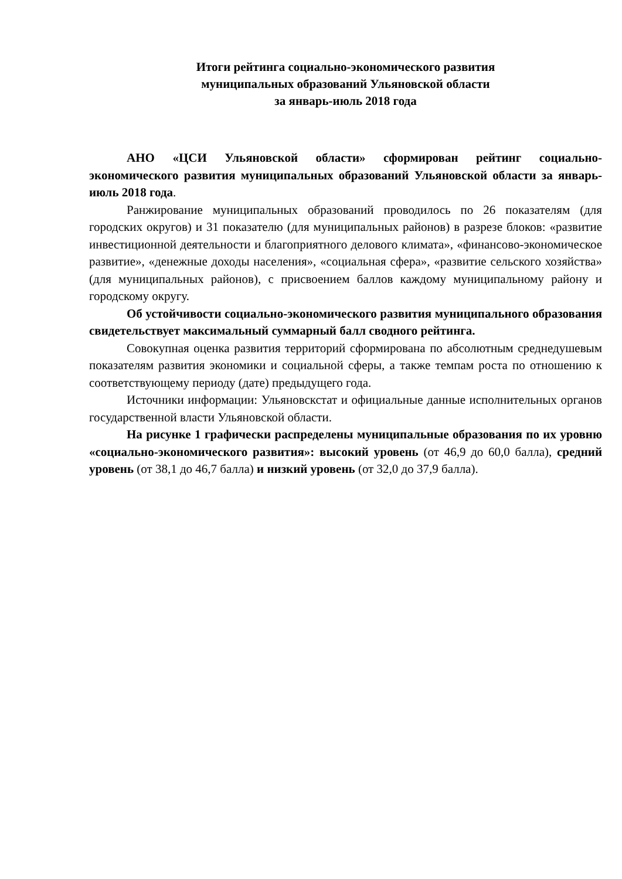Итоги рейтинга социально-экономического развития
муниципальных образований Ульяновской области
за январь-июль 2018 года
АНО «ЦСИ Ульяновской области» сформирован рейтинг социально-экономического развития муниципальных образований Ульяновской области за январь-июль 2018 года.
Ранжирование муниципальных образований проводилось по 26 показателям (для городских округов) и 31 показателю (для муниципальных районов) в разрезе блоков: «развитие инвестиционной деятельности и благоприятного делового климата», «финансово-экономическое развитие», «денежные доходы населения», «социальная сфера», «развитие сельского хозяйства» (для муниципальных районов), с присвоением баллов каждому муниципальному району и городскому округу.
Об устойчивости социально-экономического развития муниципального образования свидетельствует максимальный суммарный балл сводного рейтинга.
Совокупная оценка развития территорий сформирована по абсолютным среднедушевым показателям развития экономики и социальной сферы, а также темпам роста по отношению к соответствующему периоду (дате) предыдущего года.
Источники информации: Ульяновскстат и официальные данные исполнительных органов государственной власти Ульяновской области.
На рисунке 1 графически распределены муниципальные образования по их уровню «социально-экономического развития»: высокий уровень (от 46,9 до 60,0 балла), средний уровень (от 38,1 до 46,7 балла) и низкий уровень (от 32,0 до 37,9 балла).